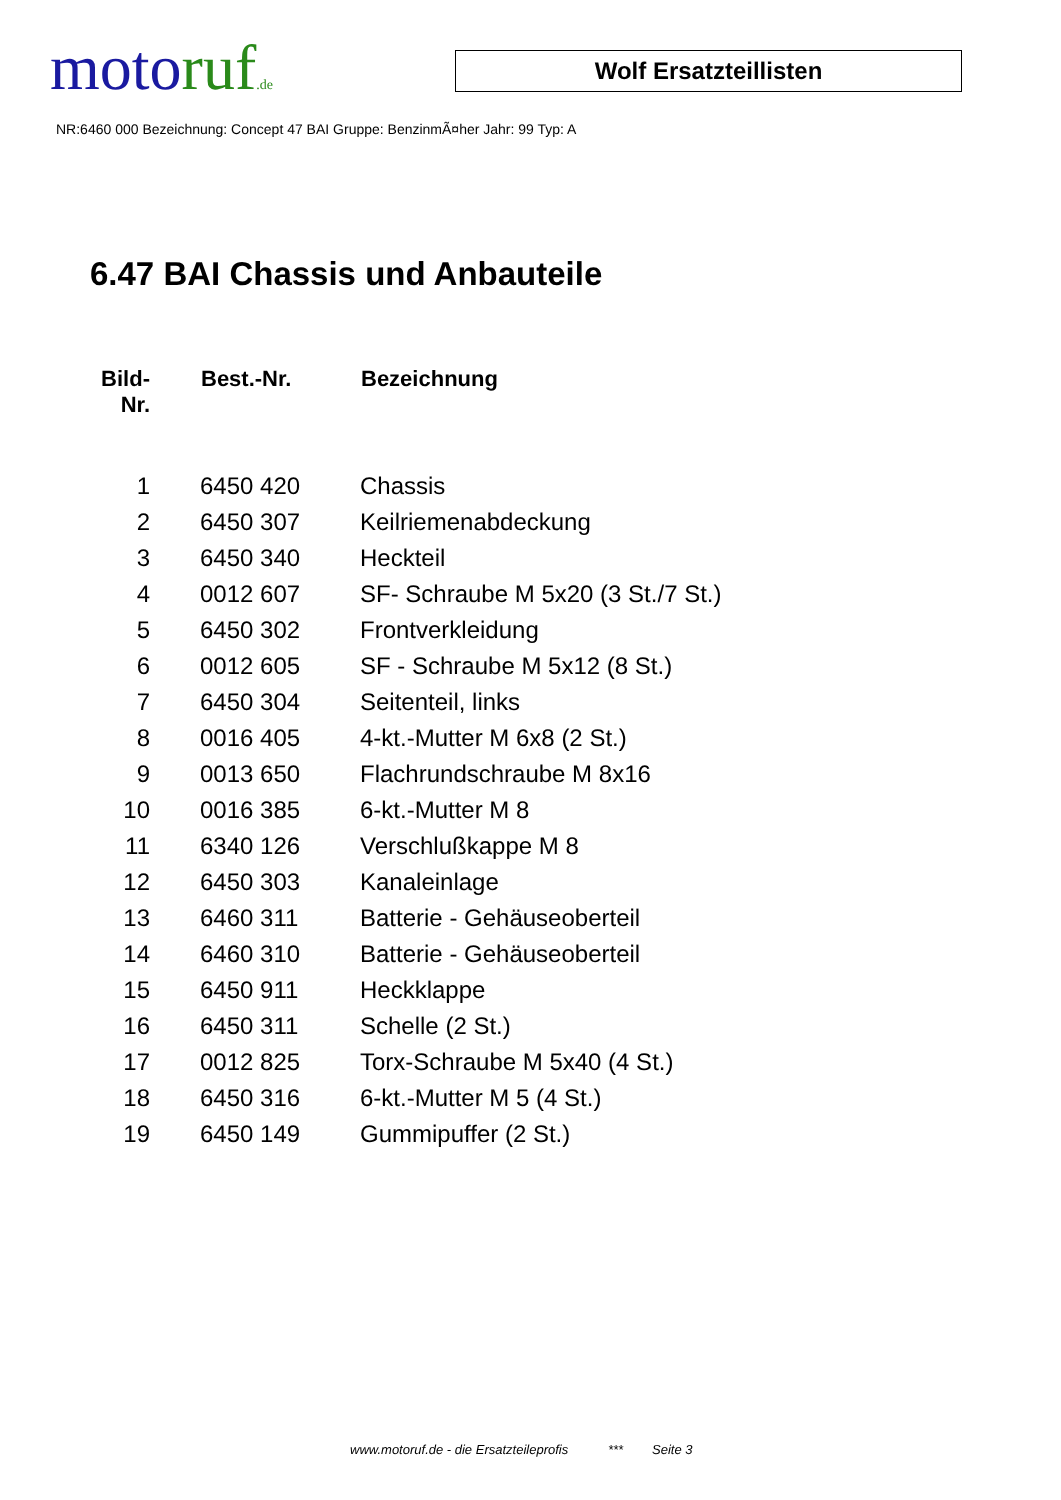motoruf.de
Wolf Ersatzteillisten
NR:6460 000 Bezeichnung: Concept 47 BAI Gruppe: BenzinmÃ¤her Jahr: 99 Typ: A
6.47 BAI Chassis und Anbauteile
| Bild- Nr. | Best.-Nr. | Bezeichnung |
| --- | --- | --- |
| 1 | 6450 420 | Chassis |
| 2 | 6450 307 | Keilriemenabdeckung |
| 3 | 6450 340 | Heckteil |
| 4 | 0012 607 | SF- Schraube M 5x20 (3 St./7 St.) |
| 5 | 6450 302 | Frontverkleidung |
| 6 | 0012 605 | SF - Schraube M 5x12 (8 St.) |
| 7 | 6450 304 | Seitenteil, links |
| 8 | 0016 405 | 4-kt.-Mutter M 6x8 (2 St.) |
| 9 | 0013 650 | Flachrundschraube M 8x16 |
| 10 | 0016 385 | 6-kt.-Mutter M 8 |
| 11 | 6340 126 | Verschlußkappe M 8 |
| 12 | 6450 303 | Kanaleinlage |
| 13 | 6460 311 | Batterie - Gehäuseoberteil |
| 14 | 6460 310 | Batterie - Gehäuseoberteil |
| 15 | 6450 911 | Heckklappe |
| 16 | 6450 311 | Schelle (2 St.) |
| 17 | 0012 825 | Torx-Schraube M 5x40 (4 St.) |
| 18 | 6450 316 | 6-kt.-Mutter M 5 (4 St.) |
| 19 | 6450 149 | Gummipuffer (2 St.) |
www.motoruf.de - die Ersatzteileprofis *** Seite 3